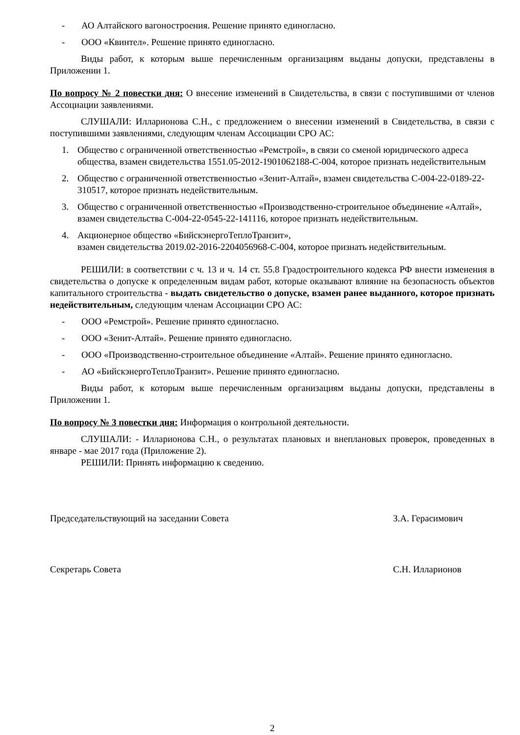- АО Алтайского вагоностроения. Решение принято единогласно.
- ООО «Квинтел». Решение принято единогласно.
Виды работ, к которым выше перечисленным организациям выданы допуски, представлены в Приложении 1.
По вопросу № 2 повестки дня: О внесение изменений в Свидетельства, в связи с поступившими от членов Ассоциации заявлениями.
СЛУШАЛИ: Илларионова С.Н., с предложением о внесении изменений в Свидетельства, в связи с поступившими заявлениями, следующим членам Ассоциации СРО АС:
1. Общество с ограниченной ответственностью «Ремстрой», в связи со сменой юридического адреса общества, взамен свидетельства 1551.05-2012-1901062188-С-004, которое признать недействительным
2. Общество с ограниченной ответственностью «Зенит-Алтай», взамен свидетельства С-004-22-0189-22-310517, которое признать недействительным.
3. Общество с ограниченной ответственностью «Производственно-строительное объединение «Алтай», взамен свидетельства С-004-22-0545-22-141116, которое признать недействительным.
4. Акционерное общество «БийскэнергоТеплоТранзит»,
взамен свидетельства 2019.02-2016-2204056968-С-004, которое признать недействительным.
РЕШИЛИ: в соответствии с ч. 13 и ч. 14 ст. 55.8 Градостроительного кодекса РФ внести изменения в свидетельства о допуске к определенным видам работ, которые оказывают влияние на безопасность объектов капитального строительства - выдать свидетельство о допуске, взамен ранее выданного, которое признать недействительным, следующим членам Ассоциации СРО АС:
- ООО «Ремстрой». Решение принято единогласно.
- ООО «Зенит-Алтай». Решение принято единогласно.
- ООО «Производственно-строительное объединение «Алтай». Решение принято единогласно.
- АО «БийскэнергоТеплоТранзит». Решение принято единогласно.
Виды работ, к которым выше перечисленным организациям выданы допуски, представлены в Приложении 1.
По вопросу № 3 повестки дня: Информация о контрольной деятельности.
СЛУШАЛИ: - Илларионова С.Н., о результатах плановых и внеплановых проверок, проведенных в январе - мае 2017 года (Приложение 2).
РЕШИЛИ: Принять информацию к сведению.
Председательствующий на заседании Совета З.А. Герасимович
Секретарь Совета С.Н. Илларионов
2